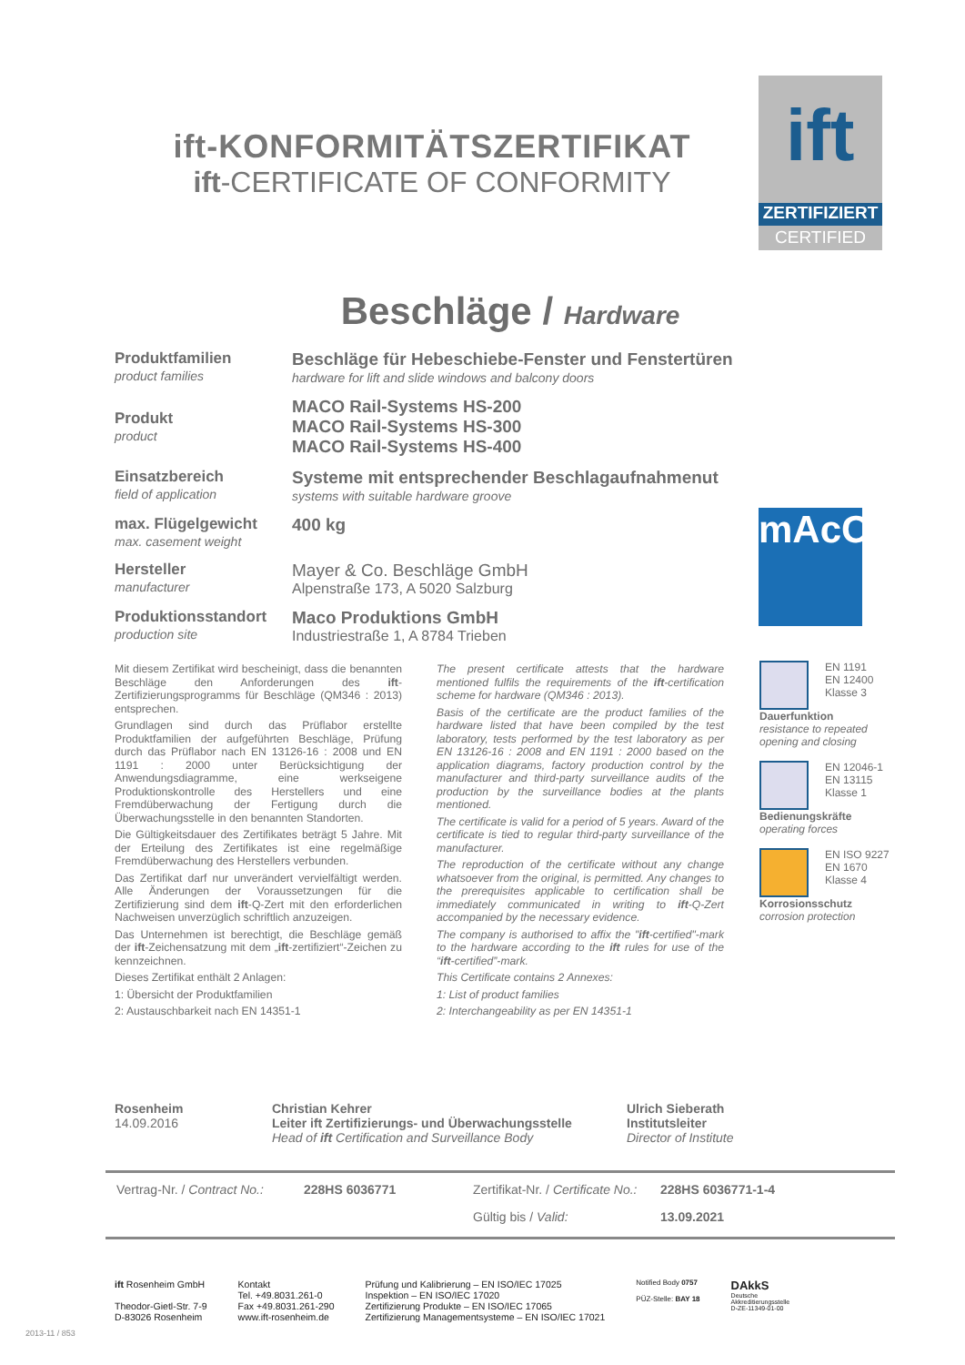ift-KONFORMITÄTSZERTIFIKAT
ift-CERTIFICATE OF CONFORMITY
ift
ZERTIFIZIERT
CERTIFIED
Beschläge / Hardware
| Produktfamilien product families | Beschläge für Hebeschiebe-Fenster und Fenstertüren hardware for lift and slide windows and balcony doors |
| Produkt product | MACO Rail-Systems HS-200 MACO Rail-Systems HS-300 MACO Rail-Systems HS-400 |
| Einsatzbereich field of application | Systeme mit entsprechender Beschlagaufnahmenut systems with suitable hardware groove |
| max. Flügelgewicht max. casement weight | 400 kg |
| Hersteller manufacturer | Mayer & Co. Beschläge GmbH Alpenstraße 173, A 5020 Salzburg |
| Produktionsstandort production site | Maco Produktions GmbH Industriestraße 1, A 8784 Trieben |
mAcO
Mit diesem Zertifikat wird bescheinigt, dass die benannten Beschläge den Anforderungen des ift-Zertifizierungsprogramms für Beschläge (QM346 : 2013) entsprechen.
Grundlagen sind durch das Prüflabor erstellte Produktfamilien der aufgeführten Beschläge, Prüfung durch das Prüflabor nach EN 13126-16 : 2008 und EN 1191 : 2000 unter Berücksichtigung der Anwendungsdiagramme, eine werkseigene Produktionskontrolle des Herstellers und eine Fremdüberwachung der Fertigung durch die Überwachungsstelle in den benannten Standorten.
Die Gültigkeitsdauer des Zertifikates beträgt 5 Jahre. Mit der Erteilung des Zertifikates ist eine regelmäßige Fremdüberwachung des Herstellers verbunden.
Das Zertifikat darf nur unverändert vervielfältigt werden. Alle Änderungen der Voraussetzungen für die Zertifizierung sind dem ift-Q-Zert mit den erforderlichen Nachweisen unverzüglich schriftlich anzuzeigen.
Das Unternehmen ist berechtigt, die Beschläge gemäß der ift-Zeichensatzung mit dem „ift-zertifiziert“-Zeichen zu kennzeichnen.
Dieses Zertifikat enthält 2 Anlagen:
1: Übersicht der Produktfamilien
2: Austauschbarkeit nach EN 14351-1
The present certificate attests that the hardware mentioned fulfils the requirements of the ift-certification scheme for hardware (QM346 : 2013).
Basis of the certificate are the product families of the hardware listed that have been compiled by the test laboratory, tests performed by the test laboratory as per EN 13126-16 : 2008 and EN 1191 : 2000 based on the application diagrams, factory production control by the manufacturer and third-party surveillance audits of the production by the surveillance bodies at the plants mentioned.
The certificate is valid for a period of 5 years. Award of the certificate is tied to regular third-party surveillance of the manufacturer.
The reproduction of the certificate without any change whatsoever from the original, is permitted. Any changes to the prerequisites applicable to certification shall be immediately communicated in writing to ift-Q-Zert accompanied by the necessary evidence.
The company is authorised to affix the "ift-certified"-mark to the hardware according to the ift rules for use of the “ift-certified”-mark.
This Certificate contains 2 Annexes:
1: List of product families
2: Interchangeability as per EN 14351-1
EN 1191
EN 12400
Klasse 3
Dauerfunktion
resistance to repeated opening and closing
EN 12046-1
EN 13115
Klasse 1
Bedienungskräfte
operating forces
EN ISO 9227
EN 1670
Klasse 4
Korrosionsschutz
corrosion protection
Rosenheim
14.09.2016
Christian Kehrer
Leiter ift Zertifizierungs- und Überwachungsstelle
Head of ift Certification and Surveillance Body
Ulrich Sieberath
Institutsleiter
Director of Institute
| Vertrag-Nr. / Contract No.: | 228HS 6036771 | Zertifikat-Nr. / Certificate No.: | 228HS 6036771-1-4 |
| | | Gültig bis / Valid: | 13.09.2021 |
ift Rosenheim GmbH
Theodor-Gietl-Str. 7-9
D-83026 Rosenheim
Kontakt
Tel. +49.8031.261-0
Fax +49.8031.261-290
www.ift-rosenheim.de
Prüfung und Kalibrierung – EN ISO/IEC 17025
Inspektion – EN ISO/IEC 17020
Zertifizierung Produkte – EN ISO/IEC 17065
Zertifizierung Managementsysteme – EN ISO/IEC 17021
Notified Body 0757
PÜZ-Stelle: BAY 18
DAkkS
Deutsche
Akkreditierungsstelle
D-ZE-11349-01-00
2013-11 / 853